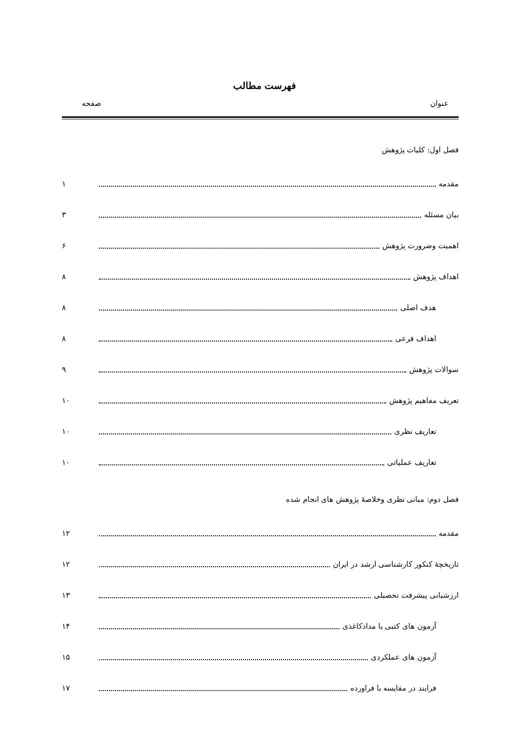فهرست مطالب
عنوان صفحه
فصل اول: کلیات پژوهش
مقدمه ۱
بیان مسئله ۳
اهمیت وضرورت پژوهش ۶
اهداف پژوهش ۸
هدف اصلی ۸
اهداف فرعی ۸
سوالات پژوهش ۹
تعریف مفاهیم پژوهش ۱۰
تعاریف نظری ۱۰
تعاریف عملیاتی ۱۰
فصل دوم: مبانی نظری وخلاصهٔ پژوهش های انجام شده
مقدمه ۱۲
تاریخچهٔ کنکور کارشناسی ارشد در ایران ۱۲
ارزشیابی پیشرفت تحصیلی ۱۳
آزمون های کتبی یا مدادکاغذی ۱۴
آزمون های عملکردی ۱۵
فرایند در مقایسه با فراورده ۱۷